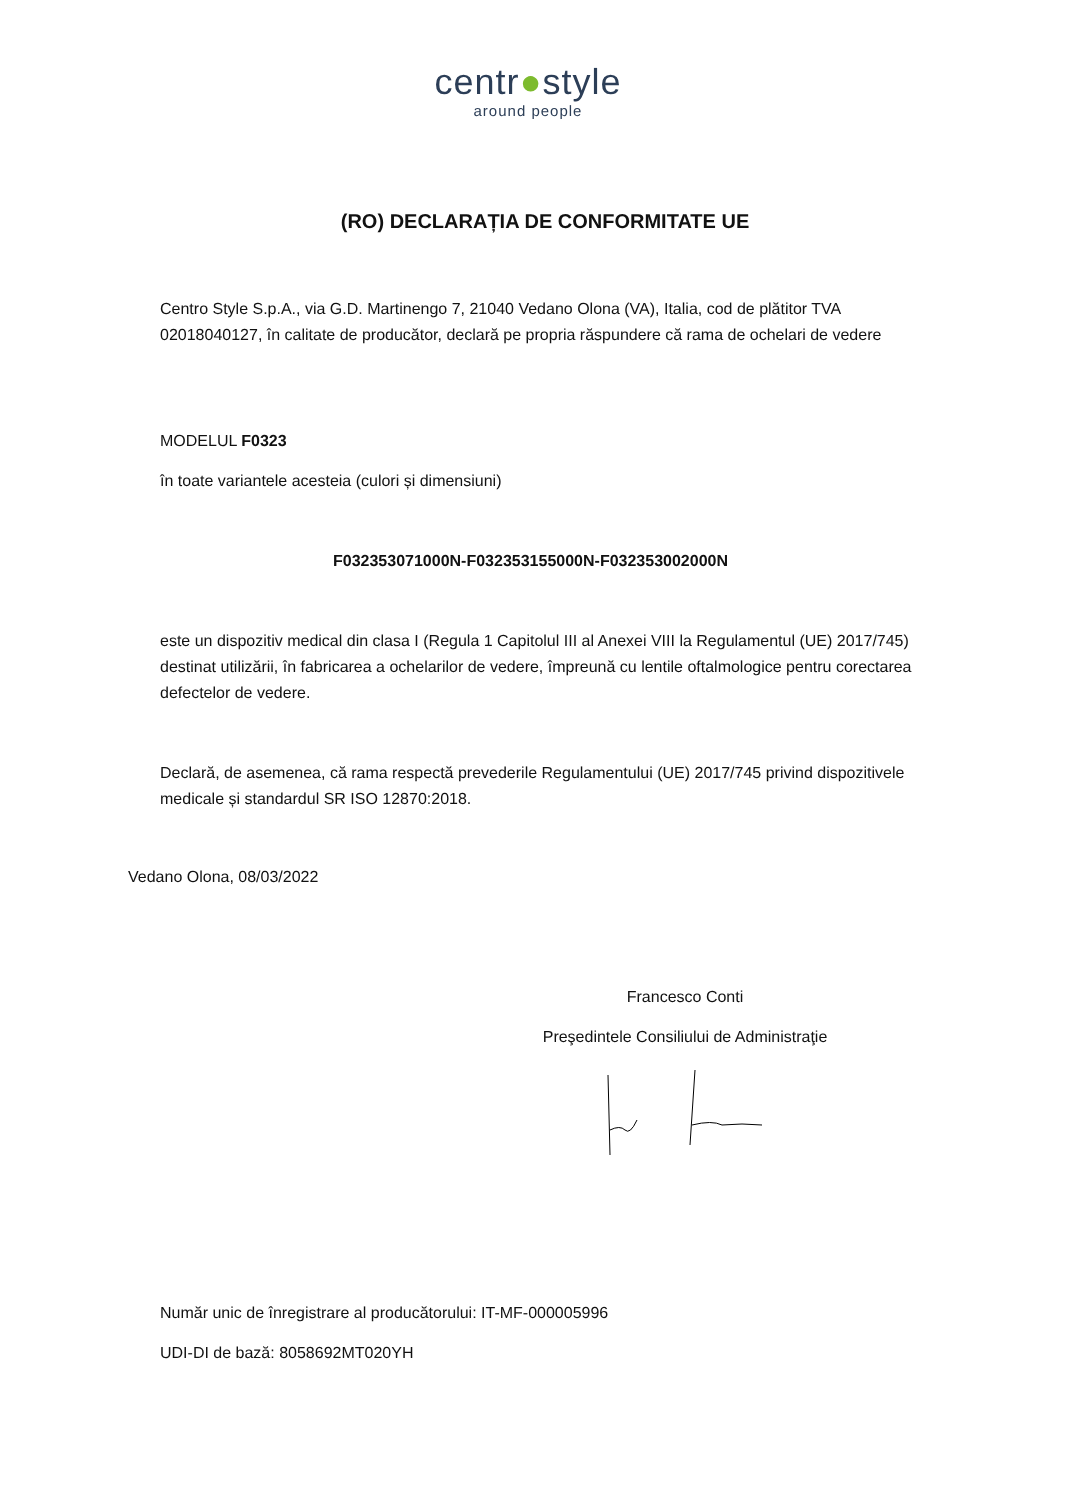centr●style
around people
(RO) DECLARAȚIA DE CONFORMITATE UE
Centro Style S.p.A., via G.D. Martinengo 7, 21040 Vedano Olona (VA), Italia, cod de plătitor TVA 02018040127, în calitate de producător, declară pe propria răspundere că rama de ochelari de vedere
MODELUL F0323
în toate variantele acesteia (culori și dimensiuni)
F032353071000N-F032353155000N-F032353002000N
este un dispozitiv medical din clasa I (Regula 1 Capitolul III al Anexei VIII la Regulamentul (UE) 2017/745) destinat utilizării, în fabricarea a ochelarilor de vedere, împreună cu lentile oftalmologice pentru corectarea defectelor de vedere.
Declară, de asemenea, că rama respectă prevederile Regulamentului (UE) 2017/745 privind dispozitivele medicale și standardul SR ISO 12870:2018.
Vedano Olona, 08/03/2022
Francesco Conti
Preşedintele Consiliului de Administraţie
Număr unic de înregistrare al producătorului: IT-MF-000005996
UDI-DI de bază: 8058692MT020YH